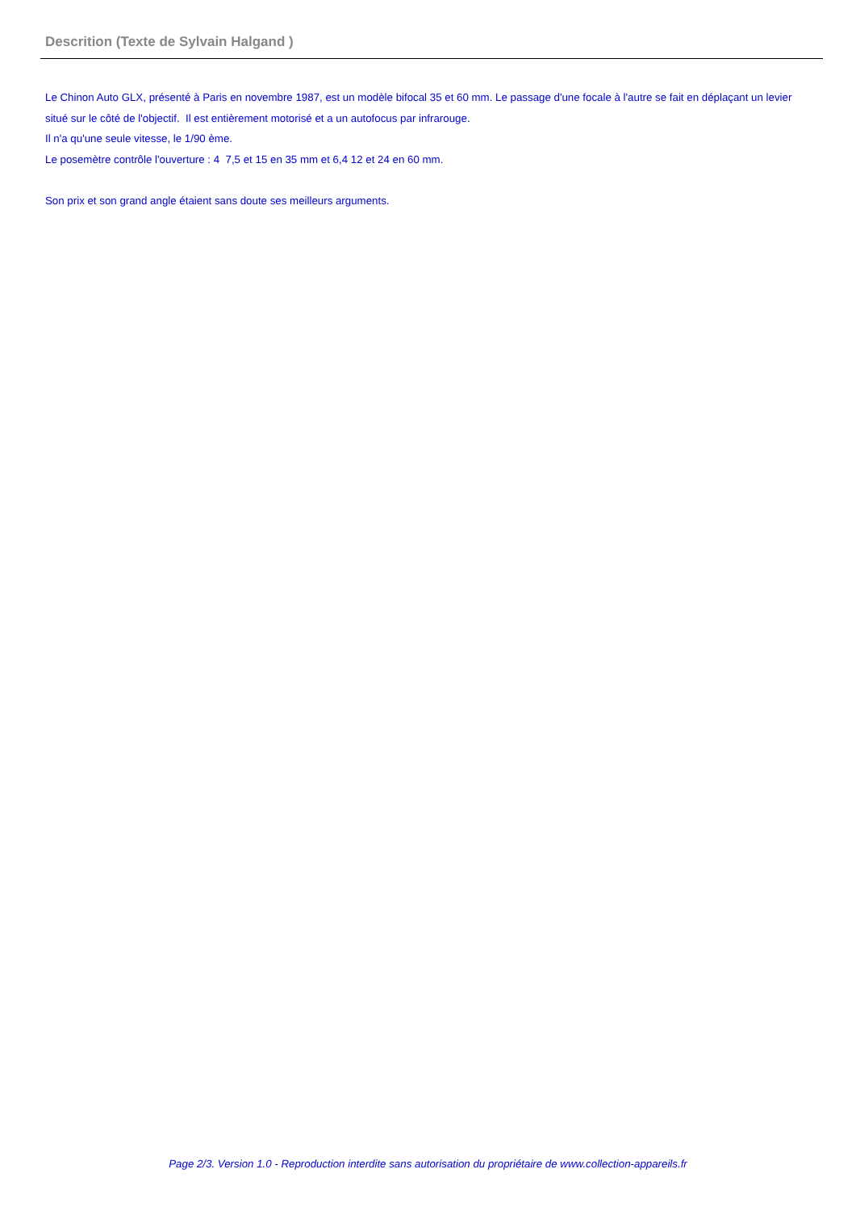Descrition (Texte de Sylvain Halgand )
Le Chinon Auto GLX, présenté à Paris en novembre 1987, est un modèle bifocal 35 et 60 mm. Le passage d'une focale à l'autre se fait en déplaçant un levier situé sur le côté de l'objectif. Il est entièrement motorisé et a un autofocus par infrarouge.
Il n'a qu'une seule vitesse, le 1/90 ème.
Le posemètre contrôle l'ouverture : 4 7,5 et 15 en 35 mm et 6,4 12 et 24 en 60 mm.
Son prix et son grand angle étaient sans doute ses meilleurs arguments.
Page 2/3. Version 1.0 - Reproduction interdite sans autorisation du propriétaire de www.collection-appareils.fr